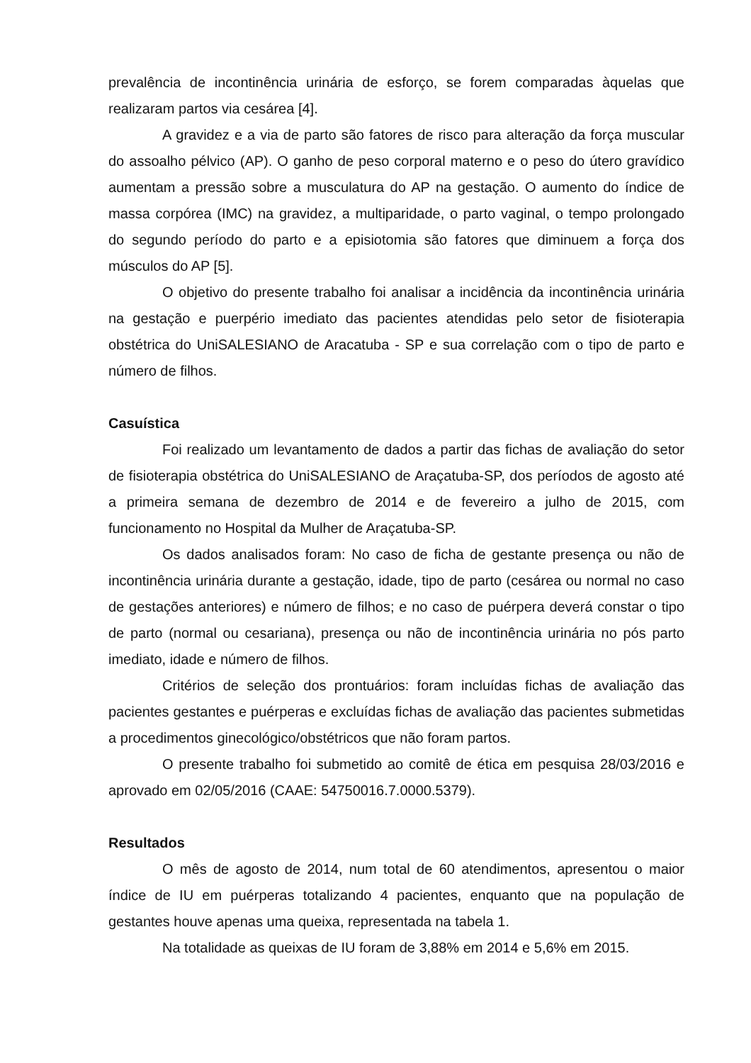prevalência de incontinência urinária de esforço, se forem comparadas àquelas que realizaram partos via cesárea [4].
A gravidez e a via de parto são fatores de risco para alteração da força muscular do assoalho pélvico (AP). O ganho de peso corporal materno e o peso do útero gravídico aumentam a pressão sobre a musculatura do AP na gestação. O aumento do índice de massa corpórea (IMC) na gravidez, a multiparidade, o parto vaginal, o tempo prolongado do segundo período do parto e a episiotomia são fatores que diminuem a força dos músculos do AP [5].
O objetivo do presente trabalho foi analisar a incidência da incontinência urinária na gestação e puerpério imediato das pacientes atendidas pelo setor de fisioterapia obstétrica do UniSALESIANO de Aracatuba - SP e sua correlação com o tipo de parto e número de filhos.
Casuística
Foi realizado um levantamento de dados a partir das fichas de avaliação do setor de fisioterapia obstétrica do UniSALESIANO de Araçatuba-SP, dos períodos de agosto até a primeira semana de dezembro de 2014 e de fevereiro a julho de 2015, com funcionamento no Hospital da Mulher de Araçatuba-SP.
Os dados analisados foram: No caso de ficha de gestante presença ou não de incontinência urinária durante a gestação, idade, tipo de parto (cesárea ou normal no caso de gestações anteriores) e número de filhos; e no caso de puérpera deverá constar o tipo de parto (normal ou cesariana), presença ou não de incontinência urinária no pós parto imediato, idade e número de filhos.
Critérios de seleção dos prontuários: foram incluídas fichas de avaliação das pacientes gestantes e puérperas e excluídas fichas de avaliação das pacientes submetidas a procedimentos ginecológico/obstétricos que não foram partos.
O presente trabalho foi submetido ao comitê de ética em pesquisa 28/03/2016 e aprovado em 02/05/2016 (CAAE: 54750016.7.0000.5379).
Resultados
O mês de agosto de 2014, num total de 60 atendimentos, apresentou o maior índice de IU em puérperas totalizando 4 pacientes, enquanto que na população de gestantes houve apenas uma queixa, representada na tabela 1.
Na totalidade as queixas de IU foram de 3,88% em 2014 e 5,6% em 2015.